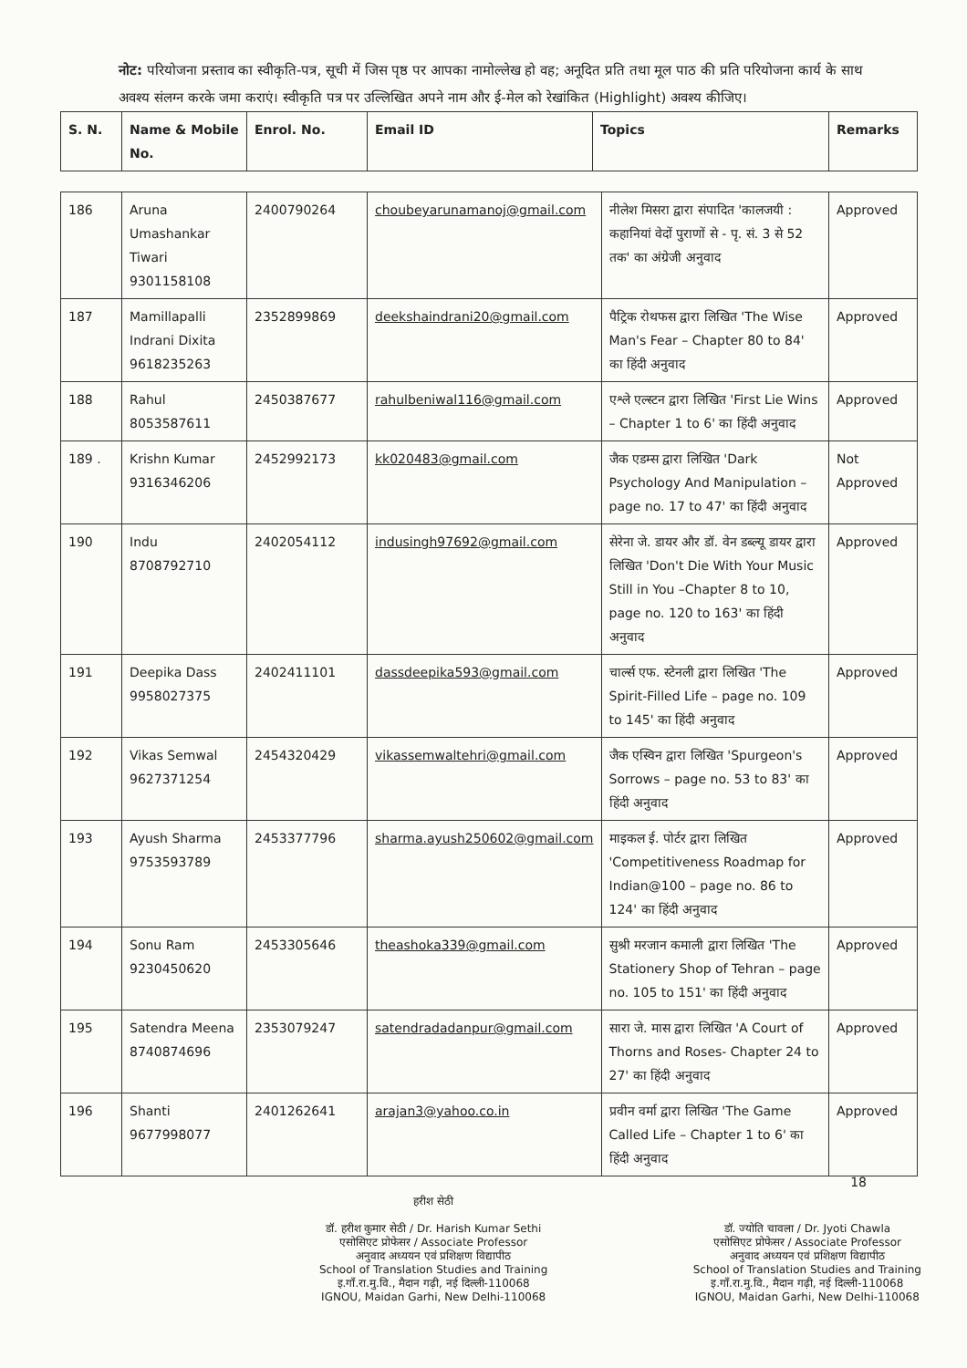नोट: परियोजना प्रस्ताव का स्वीकृति-पत्र, सूची में जिस पृष्ठ पर आपका नामोल्लेख हो वह; अनूदित प्रति तथा मूल पाठ की प्रति परियोजना कार्य के साथ अवश्य संलग्न करके जमा कराएं। स्वीकृति पत्र पर उल्लिखित अपने नाम और ई-मेल को रेखांकित (Highlight) अवश्य कीजिए।
| S. N. | Name & Mobile No. | Enrol. No. | Email ID | Topics | Remarks |
| --- | --- | --- | --- | --- | --- |
| 186 | Aruna Umashankar Tiwari 9301158108 | 2400790264 | choubeyarunamanoj@gmail.com | नीलेश मिसरा द्वारा संपादित 'कालजयी : कहानियां वेदों पुराणों से - पृ. सं. 3 से 52 तक' का अंग्रेजी अनुवाद | Approved |
| 187 | Mamillapalli Indrani Dixita 9618235263 | 2352899869 | deekshaindrani20@gmail.com | पैट्रिक रोथफस द्वारा लिखित 'The Wise Man's Fear – Chapter 80 to 84' का हिंदी अनुवाद | Approved |
| 188 | Rahul 8053587611 | 2450387677 | rahulbeniwal116@gmail.com | एश्ले एल्स्टन द्वारा लिखित 'First Lie Wins – Chapter 1 to 6' का हिंदी अनुवाद | Approved |
| 189 . | Krishn Kumar 9316346206 | 2452992173 | kk020483@gmail.com | जैक एडम्स द्वारा लिखित 'Dark Psychology And Manipulation – page no. 17 to 47' का हिंदी अनुवाद | Not Approved |
| 190 | Indu 8708792710 | 2402054112 | indusingh97692@gmail.com | सेरेना जे. डायर और डॉ. वेन डब्ल्यू डायर द्वारा लिखित 'Don't Die With Your Music Still in You –Chapter 8 to 10, page no. 120 to 163' का हिंदी अनुवाद | Approved |
| 191 | Deepika Dass 9958027375 | 2402411101 | dassdeepika593@gmail.com | चार्ल्स एफ. स्टेनली द्वारा लिखित 'The Spirit-Filled Life – page no. 109 to 145' का हिंदी अनुवाद | Approved |
| 192 | Vikas Semwal 9627371254 | 2454320429 | vikassemwaltehri@gmail.com | जैक एस्विन द्वारा लिखित 'Spurgeon's Sorrows – page no. 53 to 83' का हिंदी अनुवाद | Approved |
| 193 | Ayush Sharma 9753593789 | 2453377796 | sharma.ayush250602@gmail.com | माइकल ई. पोर्टर द्वारा लिखित 'Competitiveness Roadmap for Indian@100 – page no. 86 to 124' का हिंदी अनुवाद | Approved |
| 194 | Sonu Ram 9230450620 | 2453305646 | theashoka339@gmail.com | सुश्री मरजान कमाली द्वारा लिखित 'The Stationery Shop of Tehran – page no. 105 to 151' का हिंदी अनुवाद | Approved |
| 195 | Satendra Meena 8740874696 | 2353079247 | satendradadanpur@gmail.com | सारा जे. मास द्वारा लिखित 'A Court of Thorns and Roses- Chapter 24 to 27' का हिंदी अनुवाद | Approved |
| 196 | Shanti 9677998077 | 2401262641 | arajan3@yahoo.co.in | प्रवीन वर्मा द्वारा लिखित 'The Game Called Life – Chapter 1 to 6' का हिंदी अनुवाद | Approved |
18
हरीश सेठी
डॉ. हरीश कुमार सेठी / Dr. Harish Kumar Sethi
एसोसिएट प्रोफेसर / Associate Professor
अनुवाद अध्ययन एवं प्रशिक्षण विद्यापीठ
School of Translation Studies and Training
इ.गाँ.रा.मु.वि., मैदान गढ़ी, नई दिल्ली-110068
IGNOU, Maidan Garhi, New Delhi-110068
डॉ. ज्योति चावला / Dr. Jyoti Chawla
एसोसिएट प्रोफेसर / Associate Professor
अनुवाद अध्ययन एवं प्रशिक्षण विद्यापीठ
School of Translation Studies and Training
इ.गाँ.रा.मु.वि., मैदान गढ़ी, नई दिल्ली-110068
IGNOU, Maidan Garhi, New Delhi-110068